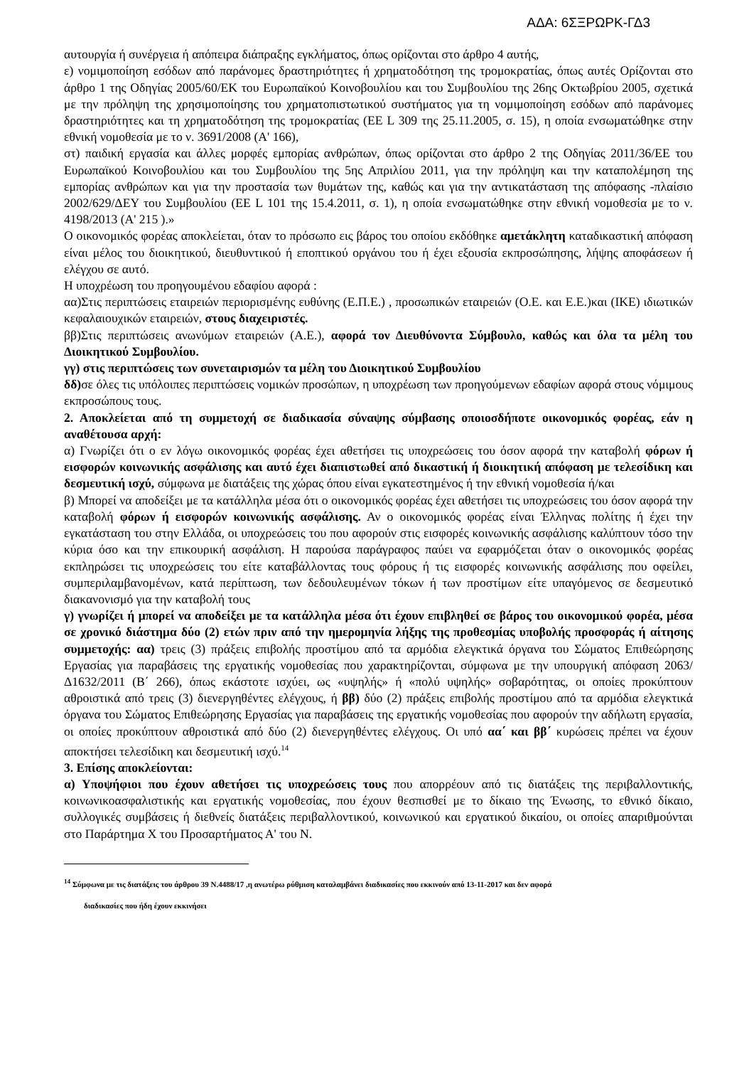ΑΔΑ: 6ΣΞΡΩΡΚ-ΓΔ3
αυτουργία ή συνέργεια ή απόπειρα διάπραξης εγκλήματος, όπως ορίζονται στο άρθρο 4 αυτής,
ε) νομιμοποίηση εσόδων από παράνομες δραστηριότητες ή χρηματοδότηση της τρομοκρατίας, όπως αυτές Ορίζονται στο άρθρο 1 της Οδηγίας 2005/60/ΕΚ του Ευρωπαϊκού Κοινοβουλίου και του Συμβουλίου της 26ης Οκτωβρίου 2005, σχετικά με την πρόληψη της χρησιμοποίησης του χρηματοπιστωτικού συστήματος για τη νομιμοποίηση εσόδων από παράνομες δραστηριότητες και τη χρηματοδότηση της τρομοκρατίας (ΕΕ L 309 της 25.11.2005, σ. 15), η οποία ενσωματώθηκε στην εθνική νομοθεσία με το ν. 3691/2008 (Α' 166),
στ) παιδική εργασία και άλλες μορφές εμπορίας ανθρώπων, όπως ορίζονται στο άρθρο 2 της Οδηγίας 2011/36/ΕΕ του Ευρωπαϊκού Κοινοβουλίου και του Συμβουλίου της 5ης Απριλίου 2011, για την πρόληψη και την καταπολέμηση της εμπορίας ανθρώπων και για την προστασία των θυμάτων της, καθώς και για την αντικατάσταση της απόφασης -πλαίσιο 2002/629/ΔΕΥ του Συμβουλίου (ΕΕ L 101 της 15.4.2011, σ. 1), η οποία ενσωματώθηκε στην εθνική νομοθεσία με το ν. 4198/2013 (Α' 215 ).»
Ο οικονομικός φορέας αποκλείεται, όταν το πρόσωπο εις βάρος του οποίου εκδόθηκε αμετάκλητη καταδικαστική απόφαση είναι μέλος του διοικητικού, διευθυντικού ή εποπτικού οργάνου του ή έχει εξουσία εκπροσώπησης, λήψης αποφάσεων ή ελέγχου σε αυτό.
Η υποχρέωση του προηγουμένου εδαφίου αφορά :
αα)Στις περιπτώσεις εταιρειών περιορισμένης ευθύνης (Ε.Π.Ε.) , προσωπικών εταιρειών (Ο.Ε. και Ε.Ε.)και (ΙΚΕ) ιδιωτικών κεφαλαιουχικών εταιρειών, στους διαχειριστές.
ββ)Στις περιπτώσεις ανωνύμων εταιρειών (Α.Ε.), αφορά τον Διευθύνοντα Σύμβουλο, καθώς και όλα τα μέλη του Διοικητικού Συμβουλίου.
γγ) στις περιπτώσεις των συνεταιρισμών τα μέλη του Διοικητικού Συμβουλίου
δδ) σε όλες τις υπόλοιπες περιπτώσεις νομικών προσώπων, η υποχρέωση των προηγούμενων εδαφίων αφορά στους νόμιμους εκπροσώπους τους.
2. Αποκλείεται από τη συμμετοχή σε διαδικασία σύναψης σύμβασης οποιοσδήποτε οικονομικός φορέας, εάν η αναθέτουσα αρχή:
α) Γνωρίζει ότι ο εν λόγω οικονομικός φορέας έχει αθετήσει τις υποχρεώσεις του όσον αφορά την καταβολή φόρων ή εισφορών κοινωνικής ασφάλισης και αυτό έχει διαπιστωθεί από δικαστική ή διοικητική απόφαση με τελεσίδικη και δεσμευτική ισχύ, σύμφωνα με διατάξεις της χώρας όπου είναι εγκατεστημένος ή την εθνική νομοθεσία ή/και
β) Μπορεί να αποδείξει με τα κατάλληλα μέσα ότι ο οικονομικός φορέας έχει αθετήσει τις υποχρεώσεις του όσον αφορά την καταβολή φόρων ή εισφορών κοινωνικής ασφάλισης. Αν ο οικονομικός φορέας είναι Έλληνας πολίτης ή έχει την εγκατάσταση του στην Ελλάδα, οι υποχρεώσεις του που αφορούν στις εισφορές κοινωνικής ασφάλισης καλύπτουν τόσο την κύρια όσο και την επικουρική ασφάλιση. Η παρούσα παράγραφος παύει να εφαρμόζεται όταν ο οικονομικός φορέας εκπληρώσει τις υποχρεώσεις του είτε καταβάλλοντας τους φόρους ή τις εισφορές κοινωνικής ασφάλισης που οφείλει, συμπεριλαμβανομένων, κατά περίπτωση, των δεδουλευμένων τόκων ή των προστίμων είτε υπαγόμενος σε δεσμευτικό διακανονισμό για την καταβολή τους
γ) γνωρίζει ή μπορεί να αποδείξει με τα κατάλληλα μέσα ότι έχουν επιβληθεί σε βάρος του οικονομικού φορέα, μέσα σε χρονικό διάστημα δύο (2) ετών πριν από την ημερομηνία λήξης της προθεσμίας υποβολής προσφοράς ή αίτησης συμμετοχής: αα) τρεις (3) πράξεις επιβολής προστίμου από τα αρμόδια ελεγκτικά όργανα του Σώματος Επιθεώρησης Εργασίας για παραβάσεις της εργατικής νομοθεσίας που χαρακτηρίζονται, σύμφωνα με την υπουργική απόφαση 2063/Δ1632/2011 (Β΄ 266), όπως εκάστοτε ισχύει, ως «υψηλής» ή «πολύ υψηλής» σοβαρότητας, οι οποίες προκύπτουν αθροιστικά από τρεις (3) διενεργηθέντες ελέγχους, ή ββ) δύο (2) πράξεις επιβολής προστίμου από τα αρμόδια ελεγκτικά όργανα του Σώματος Επιθεώρησης Εργασίας για παραβάσεις της εργατικής νομοθεσίας που αφορούν την αδήλωτη εργασία, οι οποίες προκύπτουν αθροιστικά από δύο (2) διενεργηθέντες ελέγχους. Οι υπό αα΄ και ββ΄ κυρώσεις πρέπει να έχουν αποκτήσει τελεσίδικη και δεσμευτική ισχύ.<sup>14</sup>
3. Επίσης αποκλείονται:
α) Υποψήφιοι που έχουν αθετήσει τις υποχρεώσεις τους που απορρέουν από τις διατάξεις της περιβαλλοντικής, κοινωνικοασφαλιστικής και εργατικής νομοθεσίας, που έχουν θεσπισθεί με το δίκαιο της Ένωσης, το εθνικό δίκαιο, συλλογικές συμβάσεις ή διεθνείς διατάξεις περιβαλλοντικού, κοινωνικού και εργατικού δικαίου, οι οποίες απαριθμούνται στο Παράρτημα Χ του Προσαρτήματος Α' του Ν.
<sup>14</sup> Σύμφωνα με τις διατάξεις του άρθρου 39 Ν.4488/17 ,η ανωτέρω ρύθμιση καταλαμβάνει διαδικασίες που εκκινούν από 13-11-2017 και δεν αφορά
διαδικασίες που ήδη έχουν εκκινήσει